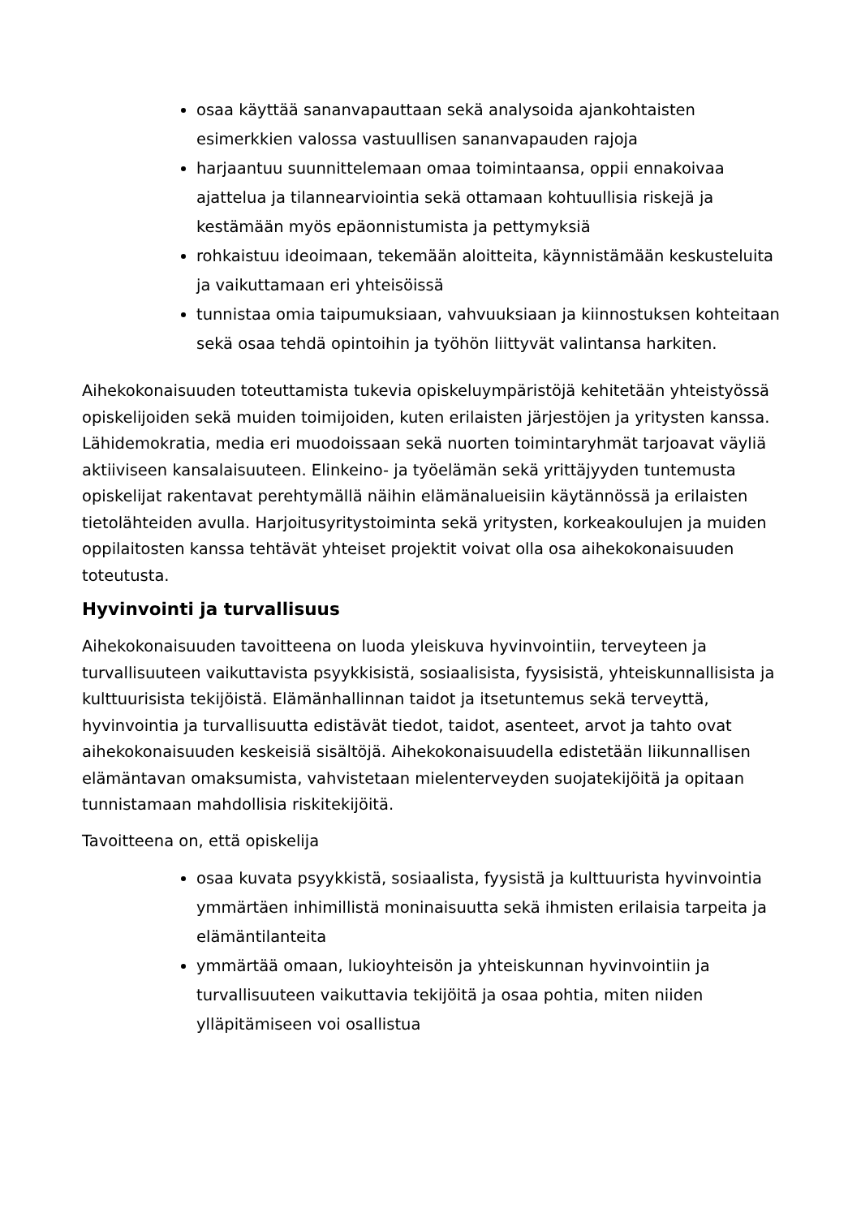osaa käyttää sananvapauttaan sekä analysoida ajankohtaisten esimerkkien valossa vastuullisen sananvapauden rajoja
harjaantuu suunnittelemaan omaa toimintaansa, oppii ennakoivaa ajattelua ja tilannearviointia sekä ottamaan kohtuullisia riskejä ja kestämään myös epäonnistumista ja pettymyksiä
rohkaistuu ideoimaan, tekemään aloitteita, käynnistämään keskusteluita ja vaikuttamaan eri yhteisöissä
tunnistaa omia taipumuksiaan, vahvuuksiaan ja kiinnostuksen kohteitaan sekä osaa tehdä opintoihin ja työhön liittyvät valintansa harkiten.
Aihekokonaisuuden toteuttamista tukevia opiskeluympäristöjä kehitetään yhteistyössä opiskelijoiden sekä muiden toimijoiden, kuten erilaisten järjestöjen ja yritysten kanssa. Lähidemokratia, media eri muodoissaan sekä nuorten toimintaryhmät tarjoavat väyliä aktiiviseen kansalaisuuteen. Elinkeino- ja työelämän sekä yrittäjyyden tuntemusta opiskelijat rakentavat perehtymällä näihin elämänalueisiin käytännössä ja erilaisten tietolähteiden avulla. Harjoitusyritystoiminta sekä yritysten, korkeakoulujen ja muiden oppilaitosten kanssa tehtävät yhteiset projektit voivat olla osa aihekokonaisuuden toteutusta.
Hyvinvointi ja turvallisuus
Aihekokonaisuuden tavoitteena on luoda yleiskuva hyvinvointiin, terveyteen ja turvallisuuteen vaikuttavista psyykkisistä, sosiaalisista, fyysisistä, yhteiskunnallisista ja kulttuurisista tekijöistä. Elämänhallinnan taidot ja itsetuntemus sekä terveyttä, hyvinvointia ja turvallisuutta edistävät tiedot, taidot, asenteet, arvot ja tahto ovat aihekokonaisuuden keskeisiä sisältöjä. Aihekokonaisuudella edistetään liikunnallisen elämäntavan omaksumista, vahvistetaan mielenterveyden suojatekijöitä ja opitaan tunnistamaan mahdollisia riskitekijöitä.
Tavoitteena on, että opiskelija
osaa kuvata psyykkistä, sosiaalista, fyysistä ja kulttuurista hyvinvointia ymmärtäen inhimillistä moninaisuutta sekä ihmisten erilaisia tarpeita ja elämäntilanteita
ymmärtää omaan, lukioyhteisön ja yhteiskunnan hyvinvointiin ja turvallisuuteen vaikuttavia tekijöitä ja osaa pohtia, miten niiden ylläpitämiseen voi osallistua